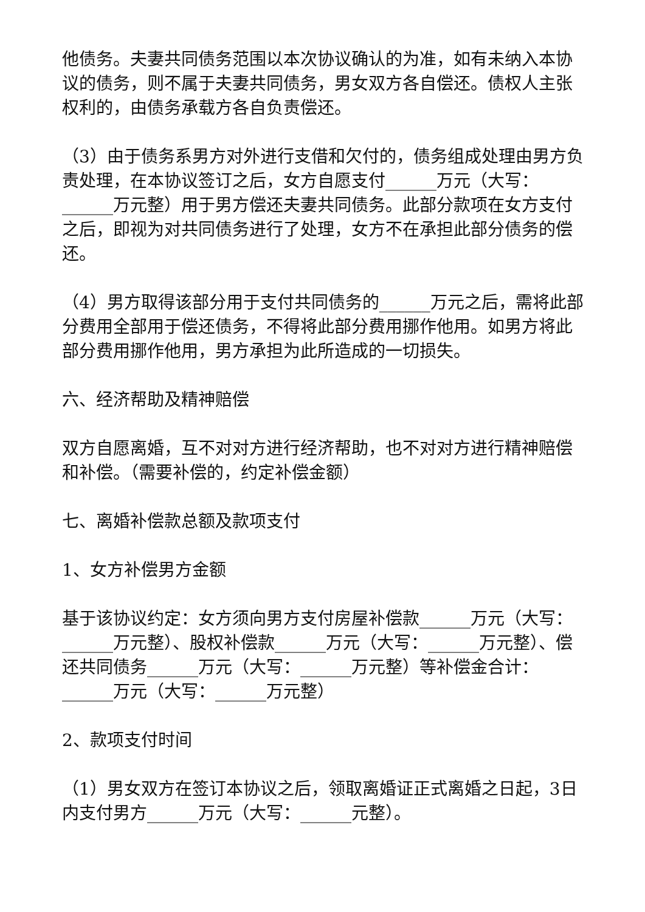他债务。夫妻共同债务范围以本次协议确认的为准，如有未纳入本协议的债务，则不属于夫妻共同债务，男女双方各自偿还。债权人主张权利的，由债务承载方各自负责偿还。
（3）由于债务系男方对外进行支借和欠付的，债务组成处理由男方负责处理，在本协议签订之后，女方自愿支付______万元（大写：______万元整）用于男方偿还夫妻共同债务。此部分款项在女方支付之后，即视为对共同债务进行了处理，女方不在承担此部分债务的偿还。
（4）男方取得该部分用于支付共同债务的______万元之后，需将此部分费用全部用于偿还债务，不得将此部分费用挪作他用。如男方将此部分费用挪作他用，男方承担为此所造成的一切损失。
六、经济帮助及精神赔偿
双方自愿离婚，互不对对方进行经济帮助，也不对对方进行精神赔偿和补偿。（需要补偿的，约定补偿金额）
七、离婚补偿款总额及款项支付
1、女方补偿男方金额
基于该协议约定：女方须向男方支付房屋补偿款______万元（大写：______万元整）、股权补偿款______万元（大写：______万元整）、偿还共同债务______万元（大写：______万元整）等补偿金合计：______万元（大写：______万元整）
2、款项支付时间
（1）男女双方在签订本协议之后，领取离婚证正式离婚之日起，3日内支付男方______万元（大写：______元整）。